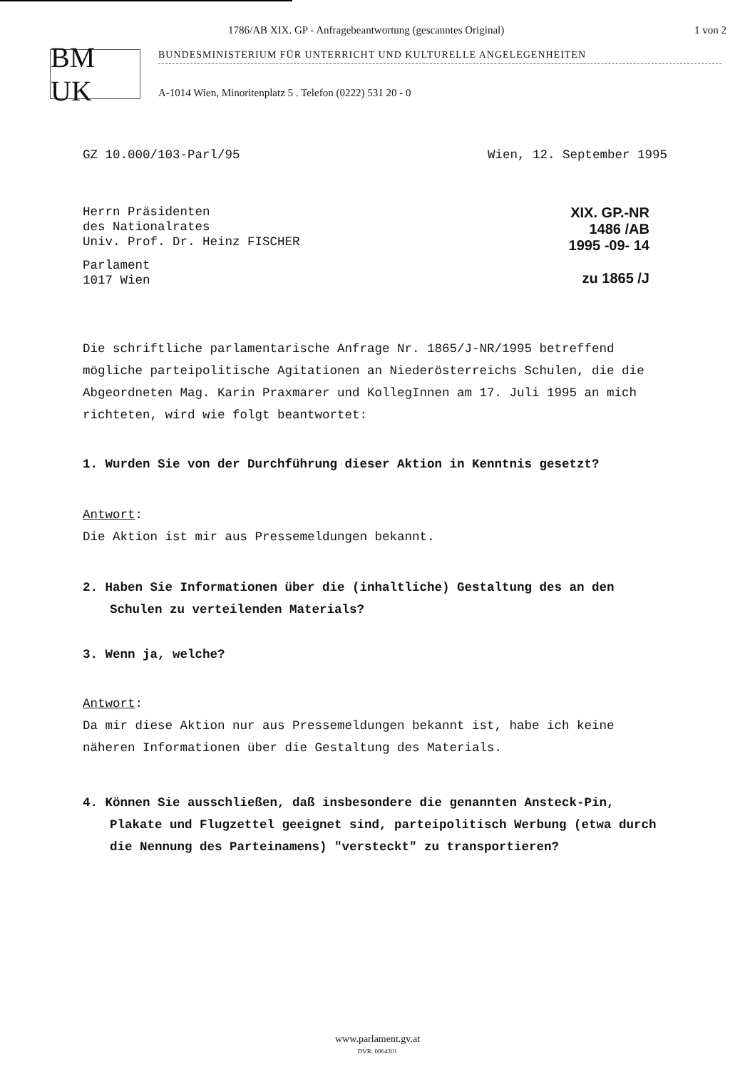1786/AB XIX. GP - Anfragebeantwortung (gescanntes Original) 1 von 2
BM UK
BUNDESMINISTERIUM FÜR UNTERRICHT UND KULTURELLE ANGELEGENHEITEN
A-1014 Wien, Minoritenplatz 5 . Telefon (0222) 531 20 - 0
GZ 10.000/103-Parl/95 Wien, 12. September 1995
Herrn Präsidenten
des Nationalrates
Univ. Prof. Dr. Heinz FISCHER
Parlament
1017 Wien
XIX. GP.-NR
1486 /AB
1995 -09- 14
zu 1865 /J
Die schriftliche parlamentarische Anfrage Nr. 1865/J-NR/1995 betreffend mögliche parteipolitische Agitationen an Niederösterreichs Schulen, die die Abgeordneten Mag. Karin Praxmarer und KollegInnen am 17. Juli 1995 an mich richteten, wird wie folgt beantwortet:
1. Wurden Sie von der Durchführung dieser Aktion in Kenntnis gesetzt?
Antwort:
Die Aktion ist mir aus Pressemeldungen bekannt.
2. Haben Sie Informationen über die (inhaltliche) Gestaltung des an den Schulen zu verteilenden Materials?
3. Wenn ja, welche?
Antwort:
Da mir diese Aktion nur aus Pressemeldungen bekannt ist, habe ich keine näheren Informationen über die Gestaltung des Materials.
4. Können Sie ausschließen, daß insbesondere die genannten Ansteck-Pin, Plakate und Flugzettel geeignet sind, parteipolitisch Werbung (etwa durch die Nennung des Parteinamens) "versteckt" zu transportieren?
www.parlament.gv.at
DVR: 0064301